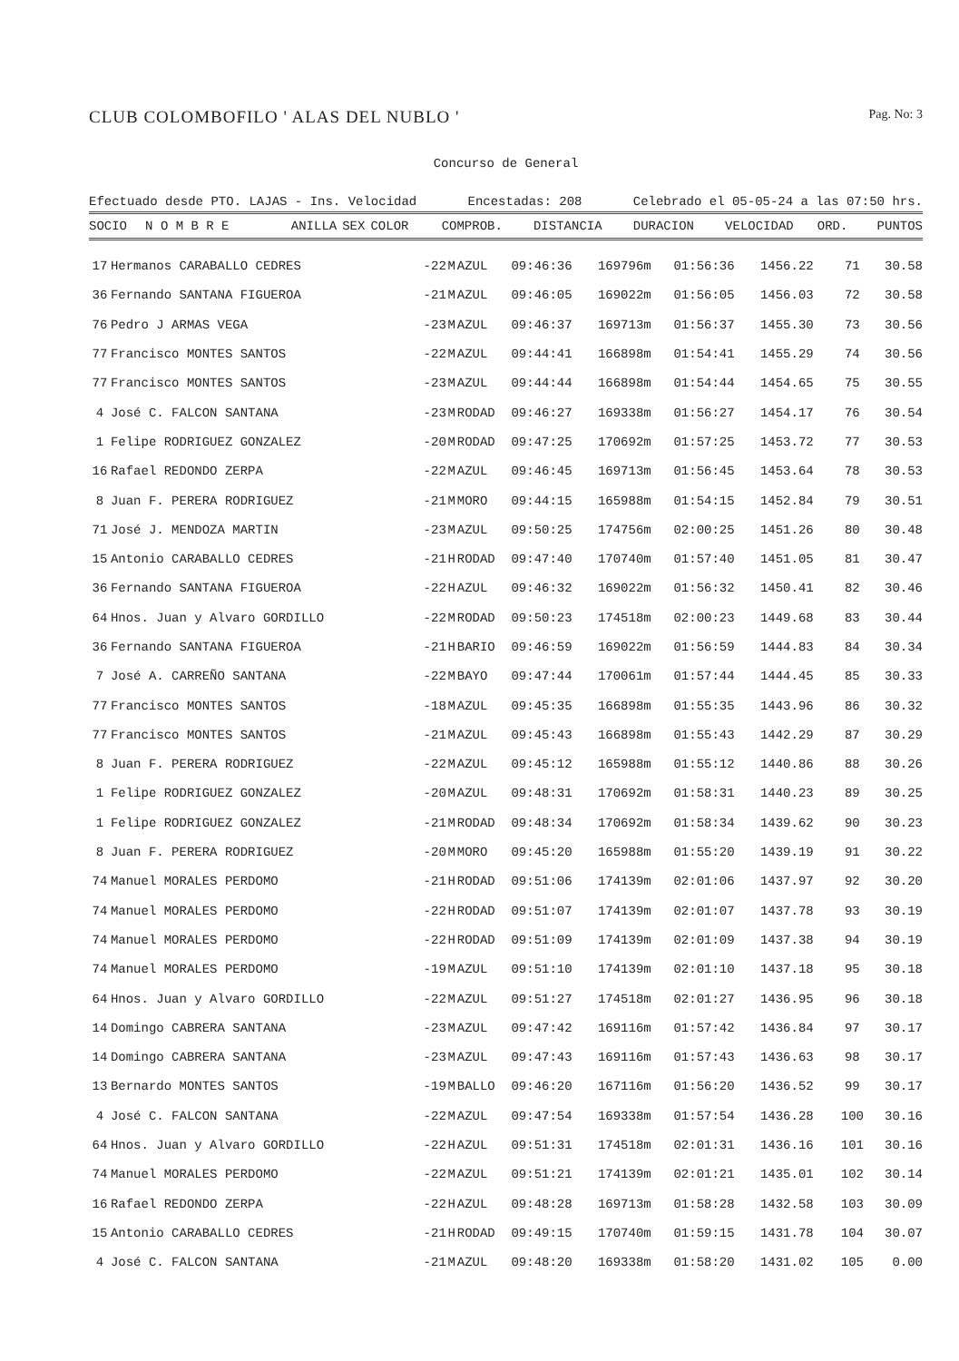CLUB COLOMBOFILO ' ALAS DEL NUBLO ' Pag. No: 3
Concurso de General
Efectuado desde PTO. LAJAS - Ins. Velocidad Encestadas: 208 Celebrado el 05-05-24 a las 07:50 hrs.
| SOCIO | N O M B R E | ANILLA | SEX | COLOR | COMPROB. | DISTANCIA | DURACION | VELOCIDAD | ORD. | PUNTOS |
| --- | --- | --- | --- | --- | --- | --- | --- | --- | --- | --- |
| 17 | Hermanos CARABALLO CEDRES | -22 | M | AZUL | 09:46:36 | 169796m | 01:56:36 | 1456.22 | 71 | 30.58 |
| 36 | Fernando SANTANA FIGUEROA | -21 | M | AZUL | 09:46:05 | 169022m | 01:56:05 | 1456.03 | 72 | 30.58 |
| 76 | Pedro J ARMAS VEGA | -23 | M | AZUL | 09:46:37 | 169713m | 01:56:37 | 1455.30 | 73 | 30.56 |
| 77 | Francisco MONTES SANTOS | -22 | M | AZUL | 09:44:41 | 166898m | 01:54:41 | 1455.29 | 74 | 30.56 |
| 77 | Francisco MONTES SANTOS | -23 | M | AZUL | 09:44:44 | 166898m | 01:54:44 | 1454.65 | 75 | 30.55 |
| 4 | José C. FALCON SANTANA | -23 | M | RODAD | 09:46:27 | 169338m | 01:56:27 | 1454.17 | 76 | 30.54 |
| 1 | Felipe RODRIGUEZ GONZALEZ | -20 | M | RODAD | 09:47:25 | 170692m | 01:57:25 | 1453.72 | 77 | 30.53 |
| 16 | Rafael REDONDO ZERPA | -22 | M | AZUL | 09:46:45 | 169713m | 01:56:45 | 1453.64 | 78 | 30.53 |
| 8 | Juan F. PERERA RODRIGUEZ | -21 | M | MORO | 09:44:15 | 165988m | 01:54:15 | 1452.84 | 79 | 30.51 |
| 71 | José J. MENDOZA MARTIN | -23 | M | AZUL | 09:50:25 | 174756m | 02:00:25 | 1451.26 | 80 | 30.48 |
| 15 | Antonio CARABALLO CEDRES | -21 | H | RODAD | 09:47:40 | 170740m | 01:57:40 | 1451.05 | 81 | 30.47 |
| 36 | Fernando SANTANA FIGUEROA | -22 | H | AZUL | 09:46:32 | 169022m | 01:56:32 | 1450.41 | 82 | 30.46 |
| 64 | Hnos. Juan y Alvaro GORDILLO | -22 | M | RODAD | 09:50:23 | 174518m | 02:00:23 | 1449.68 | 83 | 30.44 |
| 36 | Fernando SANTANA FIGUEROA | -21 | H | BARIO | 09:46:59 | 169022m | 01:56:59 | 1444.83 | 84 | 30.34 |
| 7 | José A. CARREÑO SANTANA | -22 | M | BAYO | 09:47:44 | 170061m | 01:57:44 | 1444.45 | 85 | 30.33 |
| 77 | Francisco MONTES SANTOS | -18 | M | AZUL | 09:45:35 | 166898m | 01:55:35 | 1443.96 | 86 | 30.32 |
| 77 | Francisco MONTES SANTOS | -21 | M | AZUL | 09:45:43 | 166898m | 01:55:43 | 1442.29 | 87 | 30.29 |
| 8 | Juan F. PERERA RODRIGUEZ | -22 | M | AZUL | 09:45:12 | 165988m | 01:55:12 | 1440.86 | 88 | 30.26 |
| 1 | Felipe RODRIGUEZ GONZALEZ | -20 | M | AZUL | 09:48:31 | 170692m | 01:58:31 | 1440.23 | 89 | 30.25 |
| 1 | Felipe RODRIGUEZ GONZALEZ | -21 | M | RODAD | 09:48:34 | 170692m | 01:58:34 | 1439.62 | 90 | 30.23 |
| 8 | Juan F. PERERA RODRIGUEZ | -20 | M | MORO | 09:45:20 | 165988m | 01:55:20 | 1439.19 | 91 | 30.22 |
| 74 | Manuel MORALES PERDOMO | -21 | H | RODAD | 09:51:06 | 174139m | 02:01:06 | 1437.97 | 92 | 30.20 |
| 74 | Manuel MORALES PERDOMO | -22 | H | RODAD | 09:51:07 | 174139m | 02:01:07 | 1437.78 | 93 | 30.19 |
| 74 | Manuel MORALES PERDOMO | -22 | H | RODAD | 09:51:09 | 174139m | 02:01:09 | 1437.38 | 94 | 30.19 |
| 74 | Manuel MORALES PERDOMO | -19 | M | AZUL | 09:51:10 | 174139m | 02:01:10 | 1437.18 | 95 | 30.18 |
| 64 | Hnos. Juan y Alvaro GORDILLO | -22 | M | AZUL | 09:51:27 | 174518m | 02:01:27 | 1436.95 | 96 | 30.18 |
| 14 | Domingo CABRERA SANTANA | -23 | M | AZUL | 09:47:42 | 169116m | 01:57:42 | 1436.84 | 97 | 30.17 |
| 14 | Domingo CABRERA SANTANA | -23 | M | AZUL | 09:47:43 | 169116m | 01:57:43 | 1436.63 | 98 | 30.17 |
| 13 | Bernardo MONTES SANTOS | -19 | M | BALLO | 09:46:20 | 167116m | 01:56:20 | 1436.52 | 99 | 30.17 |
| 4 | José C. FALCON SANTANA | -22 | M | AZUL | 09:47:54 | 169338m | 01:57:54 | 1436.28 | 100 | 30.16 |
| 64 | Hnos. Juan y Alvaro GORDILLO | -22 | H | AZUL | 09:51:31 | 174518m | 02:01:31 | 1436.16 | 101 | 30.16 |
| 74 | Manuel MORALES PERDOMO | -22 | M | AZUL | 09:51:21 | 174139m | 02:01:21 | 1435.01 | 102 | 30.14 |
| 16 | Rafael REDONDO ZERPA | -22 | H | AZUL | 09:48:28 | 169713m | 01:58:28 | 1432.58 | 103 | 30.09 |
| 15 | Antonio CARABALLO CEDRES | -21 | H | RODAD | 09:49:15 | 170740m | 01:59:15 | 1431.78 | 104 | 30.07 |
| 4 | José C. FALCON SANTANA | -21 | M | AZUL | 09:48:20 | 169338m | 01:58:20 | 1431.02 | 105 | 0.00 |